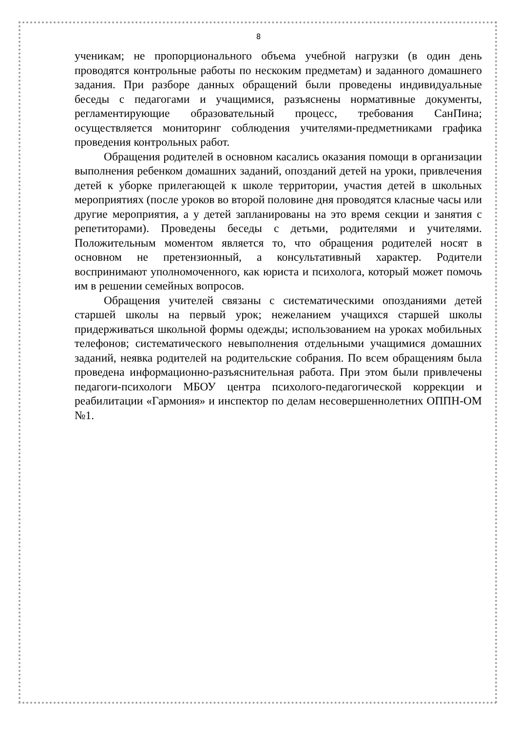8
ученикам; не пропорционального объема учебной нагрузки (в один день проводятся контрольные работы по нескоким предметам) и заданного домашнего задания. При разборе данных обращений были проведены индивидуальные беседы с педагогами и учащимися, разъяснены нормативные документы, регламентирующие образовательный процесс, требования СанПина; осуществляется мониторинг соблюдения учителями-предметниками графика проведения контрольных работ.
Обращения родителей в основном касались оказания помощи в организации выполнения ребенком домашних заданий, опозданий детей на уроки, привлечения детей к уборке прилегающей к школе территории, участия детей в школьных мероприятиях (после уроков во второй половине дня проводятся класные часы или другие мероприятия, а у детей запланированы на это время секции и занятия с репетиторами). Проведены беседы с детьми, родителями и учителями. Положительным моментом является то, что обращения родителей носят в основном не претензионный, а консультативный характер. Родители воспринимают уполномоченного, как юриста и психолога, который может помочь им в решении семейных вопросов.
Обращения учителей связаны с систематическими опозданиями детей старшей школы на первый урок; нежеланием учащихся старшей школы придерживаться школьной формы одежды; использованием на уроках мобильных телефонов; систематического невыполнения отдельными учащимися домашних заданий, неявка родителей на родительские собрания. По всем обращениям была проведена информационно-разъяснительная работа. При этом были привлечены педагоги-психологи МБОУ центра психолого-педагогической коррекции и реабилитации «Гармония» и инспектор по делам несовершеннолетних ОППН-ОМ №1.